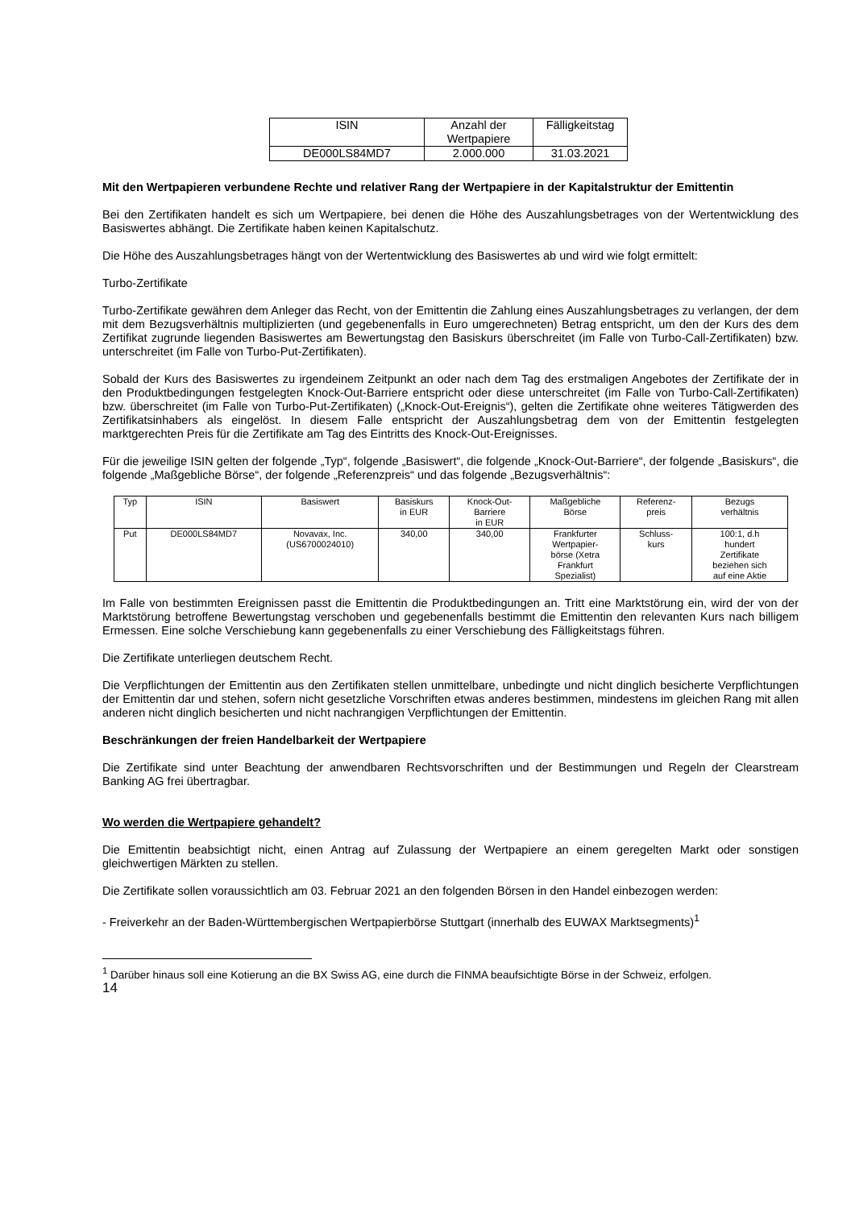| ISIN | Anzahl der Wertpapiere | Fälligkeitstag |
| --- | --- | --- |
| DE000LS84MD7 | 2.000.000 | 31.03.2021 |
Mit den Wertpapieren verbundene Rechte und relativer Rang der Wertpapiere in der Kapitalstruktur der Emittentin
Bei den Zertifikaten handelt es sich um Wertpapiere, bei denen die Höhe des Auszahlungsbetrages von der Wertentwicklung des Basiswertes abhängt. Die Zertifikate haben keinen Kapitalschutz.
Die Höhe des Auszahlungsbetrages hängt von der Wertentwicklung des Basiswertes ab und wird wie folgt ermittelt:
Turbo-Zertifikate
Turbo-Zertifikate gewähren dem Anleger das Recht, von der Emittentin die Zahlung eines Auszahlungsbetrages zu verlangen, der dem mit dem Bezugsverhältnis multiplizierten (und gegebenenfalls in Euro umgerechneten) Betrag entspricht, um den der Kurs des dem Zertifikat zugrunde liegenden Basiswertes am Bewertungstag den Basiskurs überschreitet (im Falle von Turbo-Call-Zertifikaten) bzw. unterschreitet (im Falle von Turbo-Put-Zertifikaten).
Sobald der Kurs des Basiswertes zu irgendeinem Zeitpunkt an oder nach dem Tag des erstmaligen Angebotes der Zertifikate der in den Produktbedingungen festgelegten Knock-Out-Barriere entspricht oder diese unterschreitet (im Falle von Turbo-Call-Zertifikaten) bzw. überschreitet (im Falle von Turbo-Put-Zertifikaten) („Knock-Out-Ereignis“), gelten die Zertifikate ohne weiteres Tätigwerden des Zertifikatsinhabers als eingelöst. In diesem Falle entspricht der Auszahlungsbetrag dem von der Emittentin festgelegten marktgerechten Preis für die Zertifikate am Tag des Eintritts des Knock-Out-Ereignisses.
Für die jeweilige ISIN gelten der folgende „Typ“, folgende „Basiswert“, die folgende „Knock-Out-Barriere“, der folgende „Basiskurs“, die folgende „Maßgebliche Börse“, der folgende „Referenzpreis“ und das folgende „Bezugsverhältnis“:
| Typ | ISIN | Basiswert | Basiskurs in EUR | Knock-Out- Barriere in EUR | Maßgebliche Börse | Referenz- preis | Bezugs verhältnis |
| --- | --- | --- | --- | --- | --- | --- | --- |
| Put | DE000LS84MD7 | Novavax, Inc. (US6700024010) | 340,00 | 340,00 | Frankfurter Wertpapier- börse (Xetra Frankfurt Spezialist) | Schluss- kurs | 100:1, d.h hundert Zertifikate beziehen sich auf eine Aktie |
Im Falle von bestimmten Ereignissen passt die Emittentin die Produktbedingungen an. Tritt eine Marktstörung ein, wird der von der Marktstörung betroffene Bewertungstag verschoben und gegebenenfalls bestimmt die Emittentin den relevanten Kurs nach billigem Ermessen. Eine solche Verschiebung kann gegebenenfalls zu einer Verschiebung des Fälligkeitstags führen.
Die Zertifikate unterliegen deutschem Recht.
Die Verpflichtungen der Emittentin aus den Zertifikaten stellen unmittelbare, unbedingte und nicht dinglich besicherte Verpflichtungen der Emittentin dar und stehen, sofern nicht gesetzliche Vorschriften etwas anderes bestimmen, mindestens im gleichen Rang mit allen anderen nicht dinglich besicherten und nicht nachrangigen Verpflichtungen der Emittentin.
Beschränkungen der freien Handelbarkeit der Wertpapiere
Die Zertifikate sind unter Beachtung der anwendbaren Rechtsvorschriften und der Bestimmungen und Regeln der Clearstream Banking AG frei übertragbar.
Wo werden die Wertpapiere gehandelt?
Die Emittentin beabsichtigt nicht, einen Antrag auf Zulassung der Wertpapiere an einem geregelten Markt oder sonstigen gleichwertigen Märkten zu stellen.
Die Zertifikate sollen voraussichtlich am 03. Februar 2021 an den folgenden Börsen in den Handel einbezogen werden:
- Freiverkehr an der Baden-Württembergischen Wertpapierbörse Stuttgart (innerhalb des EUWAX Marktsegments)<sup>1</sup>
<sup>1</sup> Darüber hinaus soll eine Kotierung an die BX Swiss AG, eine durch die FINMA beaufsichtigte Börse in der Schweiz, erfolgen.
14